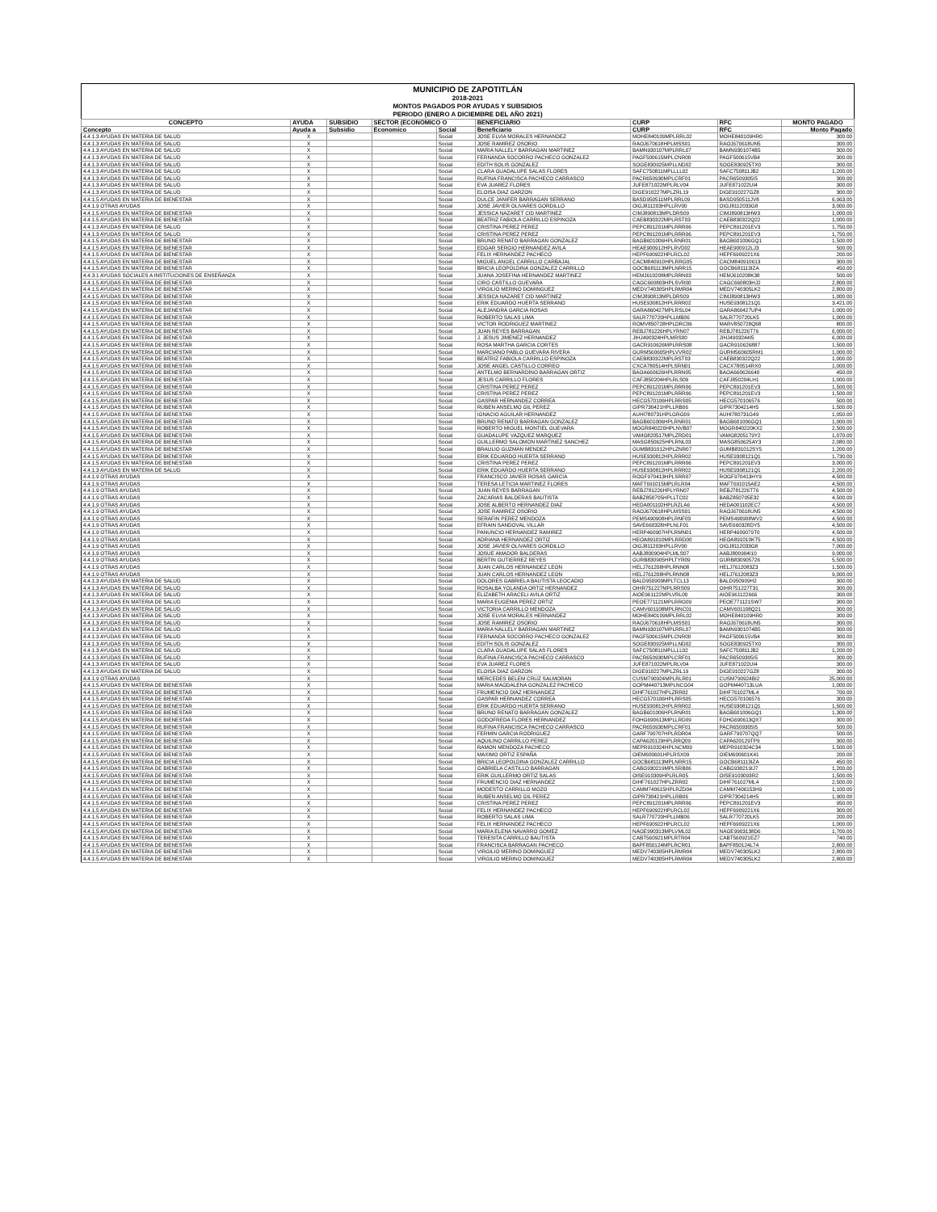| MUNICIPIO DE ZAPOTITLÁN | | | | | | | | |
| --- | --- | --- | --- | --- | --- | --- | --- | --- |
| 2018-2021 | | | | | | | | |
| MONTOS PAGADOS POR AYUDAS Y SUBSIDIOS | | | | | | | | |
| PERIODO (ENERO A DICIEMBRE DEL AÑO 2021) | | | | | | | | |
| CONCEPTO | AYUDA | SUBSIDIO | SECTOR (ECONÓMICO O | | BENEFICIARIO | CURP | RFC | MONTO PAGADO |
| Concepto | Ayuda a | Subsidio | Economico | Social | Beneficiario | CURP | RFC | Monto Pagado |
| 4.4.1.3 AYUDAS EN MATERIA DE SALUD | X | | | Social | JOSE ELVIA MORALES HERNANDEZ | MOHE840109MPLRRL02 | MOHE840109HR0 | 300.00 |
| 4.4.1.3 AYUDAS EN MATERIA DE SALUD | X | | | Social | JOSE RAMIREZ OSORIO | RAOJ670618HPLMSS01 | RAOJ670618UN5 | 300.00 |
| 4.4.1.3 AYUDAS EN MATERIA DE SALUD | X | | | Social | MARIA NALLELY BARRAGAN MARTINEZ | BAMN930107MPLRRL07 | BAMN9301074B5 | 300.00 |
| 4.4.1.3 AYUDAS EN MATERIA DE SALUD | X | | | Social | FERNANDA SOCORRO PACHECO GONZALEZ | PAGF500615MPLCNR00 | PAGF500615VB4 | 300.00 |
| 4.4.1.3 AYUDAS EN MATERIA DE SALUD | X | | | Social | EDITH SOLIS GONZALEZ | SOGE830925MPLLND02 | SOGE830925TX0 | 300.00 |
| 4.4.1.3 AYUDAS EN MATERIA DE SALUD | X | | | Social | CLARA GUADALUPE SALAS FLORES | SAFC750811MPLLLL02 | SAFC750811JB2 | 1,200.00 |
| 4.4.1.3 AYUDAS EN MATERIA DE SALUD | X | | | Social | RUFINA FRANCISCA PACHECO CARRASCO | PACR650930MPLCRF01 | PACR6509305I5 | 300.00 |
| 4.4.1.3 AYUDAS EN MATERIA DE SALUD | X | | | Social | EVA JUAREZ FLORES | JUFE871022MPLRLV04 | JUFE871022UI4 | 300.00 |
| 4.4.1.3 AYUDAS EN MATERIA DE SALUD | X | | | Social | ELOISA DIAZ GARZON | DIGE910227MPLZRL19 | DIGE910227GZ8 | 300.00 |
| 4.4.1.5 AYUDAS EN MATERIA DE BIENESTAR | X | | | Social | DULCE JANIFER BARRAGAN SERRANO | BASD950511MPLRRL09 | BASD950511JV8 | 6,963.00 |
| 4.4.1.9 OTRAS AYUDAS | X | | | Social | JOSE JAVIER OLIVARES GORDILLO | OIGJ811203HPLLRV00 | OIGJ8112033G8 | 3,000.00 |
| 4.4.1.5 AYUDAS EN MATERIA DE BIENESTAR | X | | | Social | JESSICA NAZARET CID MARTINEZ | CIMJ890813MPLDRS09 | CIMJ890813HW3 | 1,000.00 |
| 4.4.1.5 AYUDAS EN MATERIA DE BIENESTAR | X | | | Social | BEATRIZ FABIOLA CARRILLO ESPINOZA | CAEB830322MPLRST03 | CAEB830322Q22 | 1,000.00 |
| 4.4.1.3 AYUDAS EN MATERIA DE SALUD | X | | | Social | CRISTINA PEREZ PEREZ | PEPC891201MPLRRR06 | PEPC891201EV3 | 1,750.00 |
| 4.4.1.3 AYUDAS EN MATERIA DE SALUD | X | | | Social | CRISTINA PEREZ PEREZ | PEPC891201MPLRRR06 | PEPC891201EV3 | 1,750.00 |
| 4.4.1.5 AYUDAS EN MATERIA DE BIENESTAR | X | | | Social | BRUNO RENATO BARRAGAN GONZALEZ | BAGB601006HPLRNR01 | BAGB601006GQ1 | 1,500.00 |
| 4.4.1.5 AYUDAS EN MATERIA DE BIENESTAR | X | | | Social | EDGAR SERGIO HERNANDEZ AVILA | HEAE900912HPLRVD02 | HEAE900912LJ3 | 500.00 |
| 4.4.1.5 AYUDAS EN MATERIA DE BIENESTAR | X | | | Social | FELIX HERNANDEZ PACHECO | HEPF690922HPLRCL02 | HEPF6909221X6 | 200.00 |
| 4.4.1.5 AYUDAS EN MATERIA DE BIENESTAR | X | | | Social | MIGUEL ANGEL CARRILLO CARBAJAL | CACM840910HPLRRG05 | CACM840910613 | 300.00 |
| 4.4.1.5 AYUDAS EN MATERIA DE BIENESTAR | X | | | Social | BRICIA LEOPOLDINA GONZALEZ CARRILLO | GOCB681113MPLNRR15 | GOCB681113IZA | 450.00 |
| 4.4.3.1 AYUDAS SOCIALES A INSTITUCIONES DE ENSEÑANZA | X | | | Social | JUANA JOSEFINA HERNANDEZ MARTINEZ | HEMJ610208MPLRRN03 | HEMJ610208K38 | 500.00 |
| 4.4.1.5 AYUDAS EN MATERIA DE BIENESTAR | X | | | Social | CIRO CASTILLO GUEVARA | CAGC660803HPLSVR00 | CAGC660803HJ2 | 2,800.00 |
| 4.4.1.5 AYUDAS EN MATERIA DE BIENESTAR | X | | | Social | VIRGILIO MERINO DOMINGUEZ | MEDV740305HPLRMR04 | MEDV740305LK2 | 2,800.00 |
| 4.4.1.5 AYUDAS EN MATERIA DE BIENESTAR | X | | | Social | JESSICA NAZARET CID MARTINEZ | CIMJ890813MPLDRS09 | CIMJ890813HW3 | 1,000.00 |
| 4.4.1.5 AYUDAS EN MATERIA DE BIENESTAR | X | | | Social | ERIK EDUARDO HUERTA SERRANO | HUSE930812HPLRRR02 | HUSE9308121Q1 | 3,421.00 |
| 4.4.1.5 AYUDAS EN MATERIA DE BIENESTAR | X | | | Social | ALEJANDRA GARCIA ROSAS | GARA860427MPLRSL04 | GARA860427UP4 | 1,000.00 |
| 4.4.1.5 AYUDAS EN MATERIA DE BIENESTAR | X | | | Social | ROBERTO SALAS LIMA | SALR770720HPLLMB06 | SALR770720LK5 | 1,000.00 |
| 4.4.1.5 AYUDAS EN MATERIA DE BIENESTAR | X | | | Social | VICTOR RODRIGUEZ MARTINEZ | ROMV850728HPLDRC06 | MARV850728Q68 | 800.00 |
| 4.4.1.5 AYUDAS EN MATERIA DE BIENESTAR | X | | | Social | JUAN REYES BARRAGAN | REBJ781226HPLYRN07 | REBJ781226T76 | 6,000.00 |
| 4.4.1.5 AYUDAS EN MATERIA DE BIENESTAR | X | | | Social | J. JESUS JIMENEZ HERNANDEZ | JIHJ490324HPLMRS00 | JIHJ4903244I5 | 6,000.00 |
| 4.4.1.5 AYUDAS EN MATERIA DE BIENESTAR | X | | | Social | ROSA MARTHA GARCIA CORTES | GACR910626MPLRRS08 | GACR910626887 | 1,500.00 |
| 4.4.1.5 AYUDAS EN MATERIA DE BIENESTAR | X | | | Social | MARCIANO PABLO GUEVARA RIVERA | GURM560605HPLVVR02 | GURM560605RM1 | 1,000.00 |
| 4.4.1.5 AYUDAS EN MATERIA DE BIENESTAR | X | | | Social | BEATRIZ FABIOLA CARRILLO ESPINOZA | CAEB830322MPLRST03 | CAEB830322Q22 | 1,000.00 |
| 4.4.1.5 AYUDAS EN MATERIA DE BIENESTAR | X | | | Social | JOSE ANGEL CASTILLO CORREO | CXCA780514HPLSRN01 | CACX780514RX0 | 1,000.00 |
| 4.4.1.5 AYUDAS EN MATERIA DE BIENESTAR | X | | | Social | ANTELMO BERNARDINO BARRAGAN ORTIZ | BAOA660626HPLRRN05 | BAOA660626640 | 450.00 |
| 4.4.1.5 AYUDAS EN MATERIA DE BIENESTAR | X | | | Social | JESUS CARRILLO FLORES | CAFJ850204HPLRLS09 | CAFJ850204LH1 | 1,000.00 |
| 4.4.1.5 AYUDAS EN MATERIA DE BIENESTAR | X | | | Social | CRISTINA PEREZ PEREZ | PEPC891201MPLRRR06 | PEPC891201EV3 | 1,500.00 |
| 4.4.1.5 AYUDAS EN MATERIA DE BIENESTAR | X | | | Social | CRISTINA PEREZ PEREZ | PEPC891201MPLRRR06 | PEPC891201EV3 | 1,500.00 |
| 4.4.1.5 AYUDAS EN MATERIA DE BIENESTAR | X | | | Social | GASPAR HERNANDEZ CORREA | HECG570106HPLRRS05 | HECG570106576 | 500.00 |
| 4.4.1.5 AYUDAS EN MATERIA DE BIENESTAR | X | | | Social | RUBEN ANSELMO GIL PEREZ | GIPR730421HPLLRB06 | GIPR7304214H5 | 1,500.00 |
| 4.4.1.5 AYUDAS EN MATERIA DE BIENESTAR | X | | | Social | IGNACIO AGUILAR HERNANDEZ | AUHI780731HPLGRG09 | AUHI780731G49 | 1,050.00 |
| 4.4.1.5 AYUDAS EN MATERIA DE BIENESTAR | X | | | Social | BRUNO RENATO BARRAGAN GONZALEZ | BAGB601006HPLRNR01 | BAGB601006GQ1 | 1,000.00 |
| 4.4.1.5 AYUDAS EN MATERIA DE BIENESTAR | X | | | Social | ROBERTO MIGUEL MONTIEL GUEVARA | MOGR840220HPLNVB07 | MOGR840220KX2 | 2,500.00 |
| 4.4.1.5 AYUDAS EN MATERIA DE BIENESTAR | X | | | Social | GUADALUPE VAZQUEZ MARQUEZ | VAMG820517MPLZRD01 | VAMG8205179Y2 | 1,070.00 |
| 4.4.1.5 AYUDAS EN MATERIA DE BIENESTAR | X | | | Social | GUILLERMO SALOMON MARTINEZ SANCHEZ | MASG850625HPLRNL03 | MASG850625AY3 | 2,080.00 |
| 4.4.1.5 AYUDAS EN MATERIA DE BIENESTAR | X | | | Social | BRAULIO GUZMAN MENDEZ | GUMB831012HPLZNR07 | GUMB831012SY5 | 1,200.00 |
| 4.4.1.5 AYUDAS EN MATERIA DE BIENESTAR | X | | | Social | ERIK EDUARDO HUERTA SERRANO | HUSE930812HPLRRR02 | HUSE9308121Q1 | 1,730.00 |
| 4.4.1.5 AYUDAS EN MATERIA DE BIENESTAR | X | | | Social | CRISTINA PEREZ PEREZ | PEPC891201MPLRRR06 | PEPC891201EV3 | 3,000.00 |
| 4.4.1.3 AYUDAS EN MATERIA DE SALUD | X | | | Social | ERIK EDUARDO HUERTA SERRANO | HUSE930812HPLRRR02 | HUSE9308121Q1 | 2,200.00 |
| 4.4.1.9 OTRAS AYUDAS | X | | | Social | FRANCISCO JAVIER ROSAS GARCIA | ROGF970413HPLSRR07 | ROGF970413HY9 | 4,500.00 |
| 4.4.1.9 OTRAS AYUDAS | X | | | Social | TERESA LETICIA MARTINEZ FLORES | MAFT691015MPLRLR04 | MAFT691015AE2 | 4,500.00 |
| 4.4.1.9 OTRAS AYUDAS | X | | | Social | JUAN REYES BARRAGAN | REBJ781226HPLYRN07 | REBJ781226T76 | 4,500.00 |
| 4.4.1.9 OTRAS AYUDAS | X | | | Social | ZACARIAS BALDERAS BAUTISTA | BABZ850705HPLLTC02 | BABZ850705E32 | 4,500.00 |
| 4.4.1.9 OTRAS AYUDAS | X | | | Social | JOSE ALBERTO HERNANDEZ DIAZ | HEDA001102HPLRZLA6 | HEDA001102EC7 | 4,500.00 |
| 4.4.1.9 OTRAS AYUDAS | X | | | Social | JOSE RAMIREZ OSORIO | RAOJ670618HPLMSS01 | RAOJ670618UN5 | 4,500.00 |
| 4.4.1.9 OTRAS AYUDAS | X | | | Social | SERAFIN PEREZ MENDOZA | PEMS490908HPLRNF03 | PEMS490908WV2 | 4,500.00 |
| 4.4.1.9 OTRAS AYUDAS | X | | | Social | EFRAIN SANDOVAL VILLAR | SAVE660328HPLNLF01 | SAVE660328DY5 | 4,500.00 |
| 4.4.1.9 OTRAS AYUDAS | X | | | Social | PANUNCIO HERNANDEZ RAMIREZ | HERP460907HPLRMN01 | HERP4609079T0 | 4,500.00 |
| 4.4.1.9 OTRAS AYUDAS | X | | | Social | ADRIANA HERNANDEZ ORTIZ | HEOA891010MPLRRD00 | HEOA891010KT5 | 4,500.00 |
| 4.4.1.9 OTRAS AYUDAS | X | | | Social | JOSE JAVIER OLIVARES GORDILLO | OIGJ811203HPLLRV00 | OIGJ8112033G8 | 7,000.00 |
| 4.4.1.9 OTRAS AYUDAS | X | | | Social | JOSUE AMADOR BALDERAS | AABJ800904HPLMLS07 | AABJ800904I10 | 9,000.00 |
| 4.4.1.9 OTRAS AYUDAS | X | | | Social | BERTIN GUTIERREZ REYES | GURB830905HPLTYR09 | GURB830905726 | 5,500.00 |
| 4.4.1.9 OTRAS AYUDAS | X | | | Social | JUAN CARLOS HERNANDEZ LEON | HELJ761208HPLRNN08 | HELJ7612083Z3 | 1,500.00 |
| 4.4.1.9 OTRAS AYUDAS | X | | | Social | JUAN CARLOS HERNANDEZ LEON | HELJ761208HPLRNN08 | HELJ7612083Z3 | 9,000.00 |
| 4.4.1.3 AYUDAS EN MATERIA DE SALUD | X | | | Social | DOLORES GABRIELA BAUTISTA LEOCADIO | BALD950909MPLTCL13 | BALD950909H2 | 300.00 |
| 4.4.1.3 AYUDAS EN MATERIA DE SALUD | X | | | Social | ROSALBA YOLANDA ORTIZ HERNANDEZ | OIHR751227MPLRRS09 | OIHR751227T31 | 300.00 |
| 4.4.1.3 AYUDAS EN MATERIA DE SALUD | X | | | Social | ELIZABETH ARACELI AVILA ORTIZ | AIOE961122MPLVRL00 | AIOE961122666 | 300.00 |
| 4.4.1.3 AYUDAS EN MATERIA DE SALUD | X | | | Social | MARIA EUGENIA PEREZ ORTIZ | PEOE771121MPLRRG09 | PEOE771121SW7 | 300.00 |
| 4.4.1.3 AYUDAS EN MATERIA DE SALUD | X | | | Social | VICTORIA CARRILLO MENDOZA | CAMV601108MPLRNC01 | CAMV601108Q21 | 300.00 |
| 4.4.1.3 AYUDAS EN MATERIA DE SALUD | X | | | Social | JOSE ELVIA MORALES HERNANDEZ | MOHE840109MPLRRL02 | MOHE840109HR0 | 300.00 |
| 4.4.1.3 AYUDAS EN MATERIA DE SALUD | X | | | Social | JOSE RAMIREZ OSORIO | RAOJ670618HPLMSS01 | RAOJ670618UN5 | 300.00 |
| 4.4.1.3 AYUDAS EN MATERIA DE SALUD | X | | | Social | MARIA NALLELY BARRAGAN MARTINEZ | BAMN930107MPLRRL07 | BAMN9301074B5 | 300.00 |
| 4.4.1.3 AYUDAS EN MATERIA DE SALUD | X | | | Social | FERNANDA SOCORRO PACHECO GONZALEZ | PAGF500615MPLCNR00 | PAGF500615VB4 | 300.00 |
| 4.4.1.3 AYUDAS EN MATERIA DE SALUD | X | | | Social | EDITH SOLIS GONZALEZ | SOGE830925MPLLND02 | SOGE830925TX0 | 300.00 |
| 4.4.1.3 AYUDAS EN MATERIA DE SALUD | X | | | Social | CLARA GUADALUPE SALAS FLORES | SAFC750811MPLLLL02 | SAFC750811JB2 | 1,200.00 |
| 4.4.1.3 AYUDAS EN MATERIA DE SALUD | X | | | Social | RUFINA FRANCISCA PACHECO CARRASCO | PACR650930MPLCRF01 | PACR6509305I5 | 300.00 |
| 4.4.1.3 AYUDAS EN MATERIA DE SALUD | X | | | Social | EVA JUAREZ FLORES | JUFE871022MPLRLV04 | JUFE871022UI4 | 300.00 |
| 4.4.1.3 AYUDAS EN MATERIA DE SALUD | X | | | Social | ELOISA DIAZ GARZON | DIGE910227MPLZRL19 | DIGE910227GZ8 | 300.00 |
| 4.4.1.9 OTRAS AYUDAS | X | | | Social | MERCEDES BELEM CRUZ SALMORAN | CUSM790924MPLRLR01 | CUSM790924BI2 | 25,000.00 |
| 4.4.1.5 AYUDAS EN MATERIA DE BIENESTAR | X | | | Social | MARIA MAGDALENA GONZALEZ PACHECO | GOPM440713MPLNCG04 | GOPM440713LUA | 1,000.00 |
| 4.4.1.5 AYUDAS EN MATERIA DE BIENESTAR | X | | | Social | FRUMENCIO DIAZ HERNANDEZ | DIHF761027HPLZRR02 | DIHF761027ML4 | 700.00 |
| 4.4.1.5 AYUDAS EN MATERIA DE BIENESTAR | X | | | Social | GASPAR HERNANDEZ CORREA | HECG570106HPLRRS05 | HECG570106576 | 300.00 |
| 4.4.1.5 AYUDAS EN MATERIA DE BIENESTAR | X | | | Social | ERIK EDUARDO HUERTA SERRANO | HUSE930812HPLRRR02 | HUSE9308121Q1 | 1,500.00 |
| 4.4.1.5 AYUDAS EN MATERIA DE BIENESTAR | X | | | Social | BRUNO RENATO BARRAGAN GONZALEZ | BAGB601006HPLRNR01 | BAGB601006GQ1 | 1,300.00 |
| 4.4.1.5 AYUDAS EN MATERIA DE BIENESTAR | X | | | Social | GODOFREDA FLORES HERNANDEZ | FOHG690613MPLLRD09 | FOHG690613QX7 | 300.00 |
| 4.4.1.5 AYUDAS EN MATERIA DE BIENESTAR | X | | | Social | RUFINA FRANCISCA PACHECO CARRASCO | PACR650930MPLCRF01 | PACR6509305I5 | 500.00 |
| 4.4.1.5 AYUDAS EN MATERIA DE BIENESTAR | X | | | Social | FERMIN GARCIA RODRIGUEZ | GARF790707HPLRDR04 | GARF790707QQ7 | 500.00 |
| 4.4.1.5 AYUDAS EN MATERIA DE BIENESTAR | X | | | Social | AQUILINO CARRILLO PEREZ | CAPA620129HPLRRQ09 | CAPA620129TP9 | 300.00 |
| 4.4.1.5 AYUDAS EN MATERIA DE BIENESTAR | X | | | Social | RAMON MENDOZA PACHECO | MEPR910324HPLNCM09 | MEPR910324C34 | 1,500.00 |
| 4.4.1.5 AYUDAS EN MATERIA DE BIENESTAR | X | | | Social | MAXIMO ORTIZ ESPAÑA | OIEM600601HPLRSX09 | OIEM600601K41 | 200.00 |
| 4.4.1.5 AYUDAS EN MATERIA DE BIENESTAR | X | | | Social | BRICIA LEOPOLDINA GONZALEZ CARRILLO | GOCB681113MPLNRR15 | GOCB681113IZA | 450.00 |
| 4.4.1.5 AYUDAS EN MATERIA DE BIENESTAR | X | | | Social | GABRIELA CASTILLO BARRAGAN | CABG930219MPLSRB06 | CABG930219IJ7 | 1,200.00 |
| 4.4.1.5 AYUDAS EN MATERIA DE BIENESTAR | X | | | Social | ERIK GUILLERMO ORTIZ SALAS | OISE910309HPLRLR05 | OISE9103093R2 | 1,500.00 |
| 4.4.1.5 AYUDAS EN MATERIA DE BIENESTAR | X | | | Social | FRUMENCIO DIAZ HERNANDEZ | DIHF761027HPLZRR02 | DIHF761027ML4 | 2,500.00 |
| 4.4.1.5 AYUDAS EN MATERIA DE BIENESTAR | X | | | Social | MODESTO CARRILLO MOZO | CAMM740615HPLRZD04 | CAMM7406153H9 | 1,100.00 |
| 4.4.1.5 AYUDAS EN MATERIA DE BIENESTAR | X | | | Social | RUBEN ANSELMO GIL PEREZ | GIPR730421HPLLRB06 | GIPR7304214H5 | 1,900.00 |
| 4.4.1.5 AYUDAS EN MATERIA DE BIENESTAR | X | | | Social | CRISTINA PEREZ PEREZ | PEPC891201MPLRRR06 | PEPC891201EV3 | 950.00 |
| 4.4.1.5 AYUDAS EN MATERIA DE BIENESTAR | X | | | Social | FELIX HERNANDEZ PACHECO | HEPF690922HPLRCL02 | HEPF6909221X6 | 300.00 |
| 4.4.1.5 AYUDAS EN MATERIA DE BIENESTAR | X | | | Social | ROBERTO SALAS LIMA | SALR770720HPLLMB06 | SALR770720LK5 | 200.00 |
| 4.4.1.5 AYUDAS EN MATERIA DE BIENESTAR | X | | | Social | FELIX HERNANDEZ PACHECO | HEPF690922HPLRCL02 | HEPF6909221X6 | 1,000.00 |
| 4.4.1.5 AYUDAS EN MATERIA DE BIENESTAR | X | | | Social | MARIA ELENA NAVARRO GOMEZ | NAGE990313MPLVML02 | NAGE9903138D6 | 1,700.00 |
| 4.4.1.5 AYUDAS EN MATERIA DE BIENESTAR | X | | | Social | TERESITA CARRILLO BAUTISTA | CABT560921MPLRTR04 | CABT560921EZ7 | 740.00 |
| 4.4.1.5 AYUDAS EN MATERIA DE BIENESTAR | X | | | Social | FRANCISCA BARRAGAN PACHECO | BAPF850124MPLRCR01 | BAPF850124L74 | 2,800.00 |
| 4.4.1.5 AYUDAS EN MATERIA DE BIENESTAR | X | | | Social | VIRGILIO MERINO DOMINGUEZ | MEDV740305HPLRMR04 | MEDV740305LK2 | 2,800.00 |
| 4.4.1.5 AYUDAS EN MATERIA DE BIENESTAR | X | | | Social | VIRGILIO MERINO DOMINGUEZ | MEDV740305HPLRMR04 | MEDV740305LK2 | 2,800.00 |